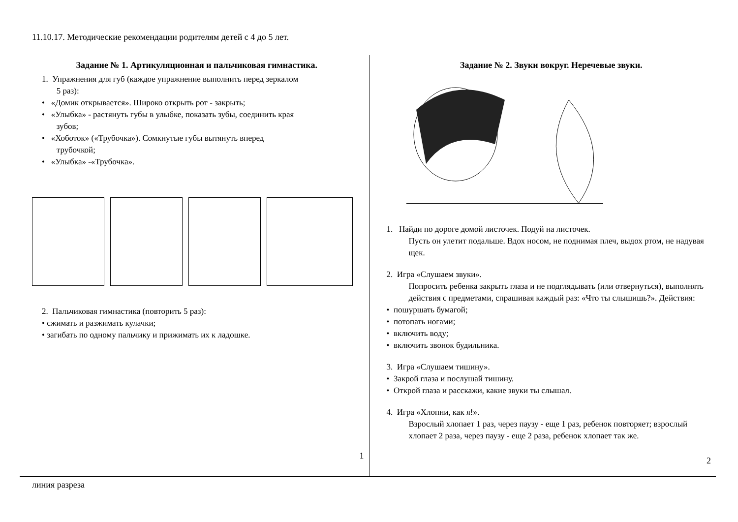11.10.17. Методические рекомендации родителям детей с 4 до 5 лет.
Задание № 1. Артикуляционная и пальчиковая гимнастика.
1. Упражнения для губ (каждое упражнение выполнить перед зеркалом
5 раз):
• «Домик открывается». Широко открыть рот - закрыть;
• «Улыбка» - растянуть губы в улыбке, показать зубы, соединить края
зубов;
• «Хоботок» («Трубочка»). Сомкнутые губы вытянуть вперед
трубочкой;
• «Улыбка» -«Трубочка».
2. Пальчиковая гимнастика (повторить 5 раз):
• сжимать и разжимать кулачки;
• загибать по одному пальчику и прижимать их к ладошке.
1
Задание № 2. Звуки вокруг. Неречевые звуки.
1. Найди по дороге домой листочек. Подуй на листочек.
Пусть он улетит подальше. Вдох носом, не поднимая плеч, выдох ртом, не надувая щек.
2. Игра «Слушаем звуки».
Попросить ребенка закрыть глаза и не подглядывать (или отвернуться), выполнять действия с предметами, спрашивая каждый раз: «Что ты слышишь?». Действия:
• пошуршать бумагой;
• потопать ногами;
• включить воду;
• включить звонок будильника.
3. Игра «Слушаем тишину».
• Закрой глаза и послушай тишину.
• Открой глаза и расскажи, какие звуки ты слышал.
4. Игра «Хлопни, как я!».
Взрослый хлопает 1 раз, через паузу - еще 1 раз, ребенок повторяет; взрослый хлопает 2 раза, через паузу - еще 2 раза, ребенок хлопает так же.
2
линия разреза